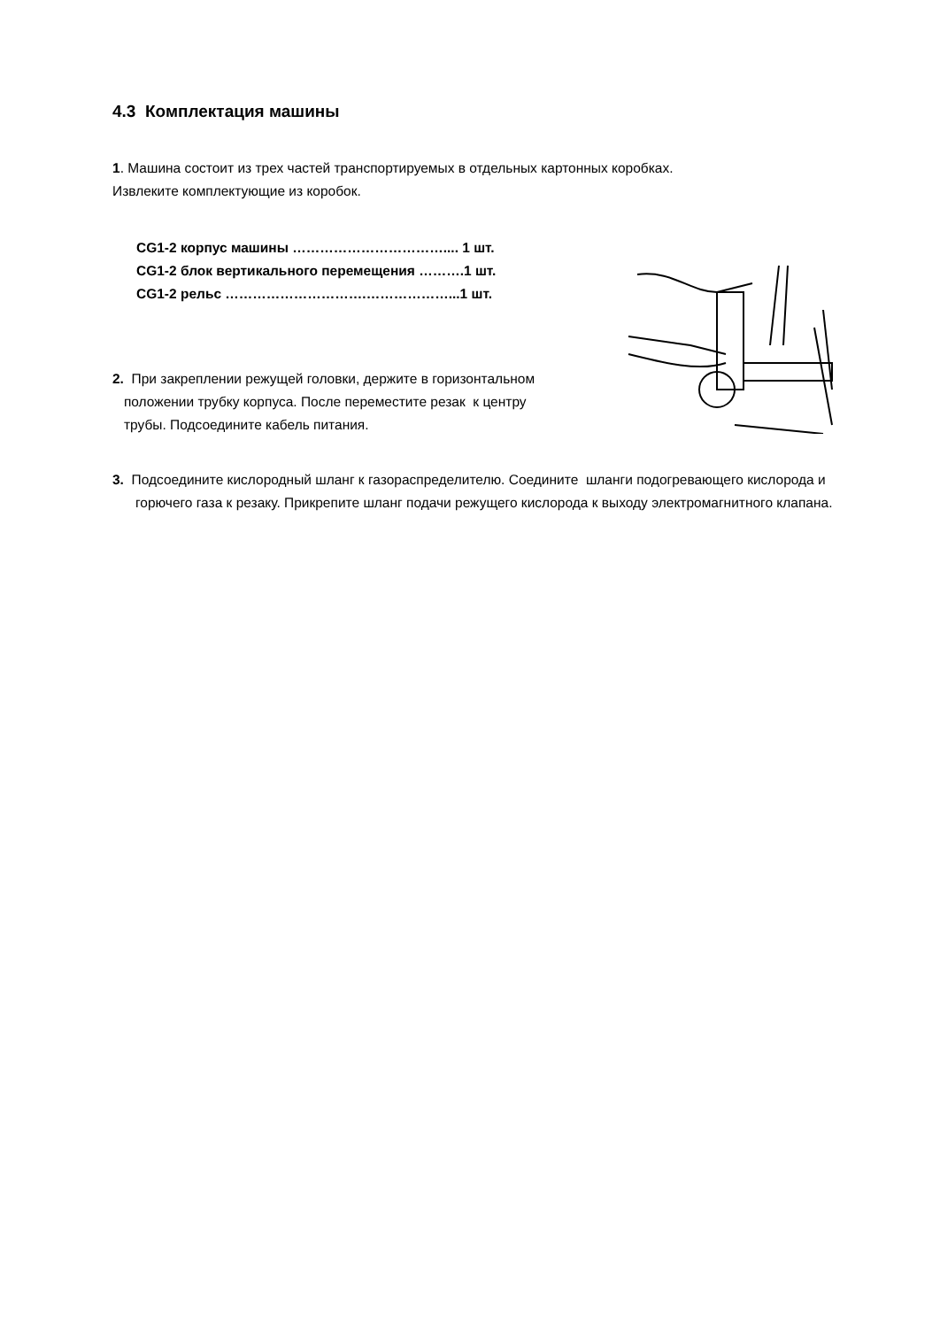4.3 Комплектация машины
1. Машина состоит из трех частей транспортируемых в отдельных картонных коробках.
Извлеките комплектующие из коробок.
CG1-2 корпус машины …………………………….... 1 шт.
CG1-2 блок вертикального перемещения ……….1 шт.
CG1-2 рельс ………………………….………………...1 шт.
2. При закреплении режущей головки, держите в горизонтальном
положении трубку корпуса. После переместите резак к центру
трубы. Подсоедините кабель питания.
3. Подсоедините кислородный шланг к газораспределителю. Соедините шланги подогревающего кислорода и горючего газа к резаку. Прикрепите шланг подачи режущего кислорода к выходу электромагнитного клапана.